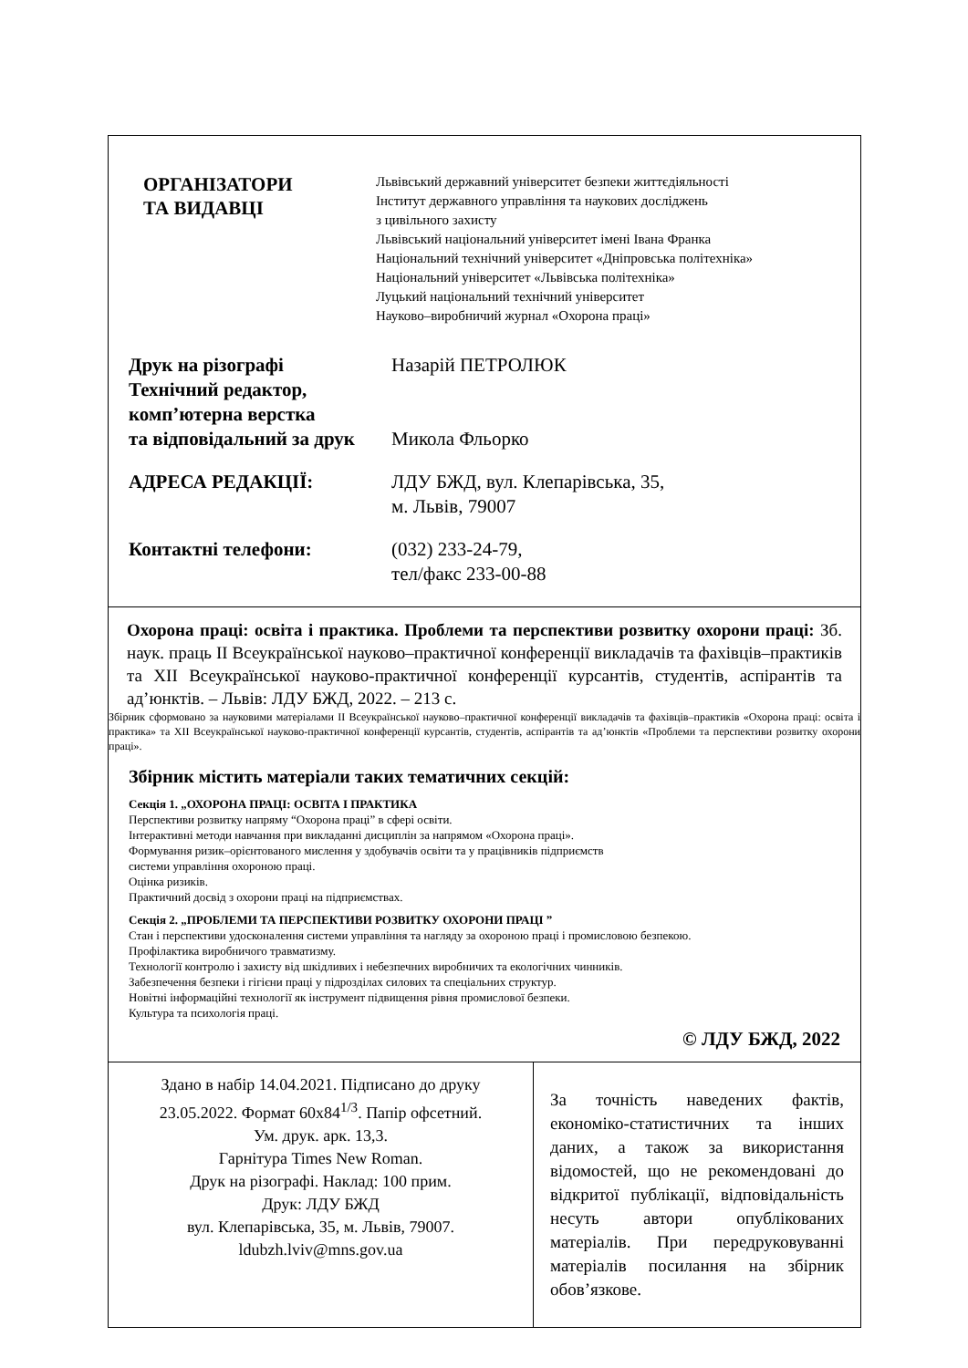ОРГАНІЗАТОРИ
ТА ВИДАВЦІ
Львівський державний університет безпеки життєдіяльності
Інститут державного управління та наукових досліджень
з цивільного захисту
Львівський національний університет імені Івана Франка
Національний технічний університет «Дніпровська політехніка»
Національний університет «Львівська політехніка»
Луцький національний технічний університет
Науково–виробничий журнал «Охорона праці»
Друк на різографі
Технічний редактор,
комп’ютерна верстка
та відповідальний за друк
Назарій ПЕТРОЛЮК
Микола Фльорко
АДРЕСА РЕДАКЦІЇ: ЛДУ БЖД, вул. Клепарівська, 35,
м. Львів, 79007
Контактні телефони: (032) 233-24-79,
тел/факс 233-00-88
Охорона праці: освіта і практика. Проблеми та перспективи розвитку охорони праці: Зб. наук. праць ІІ Всеукраїнської науково–практичної конференції викладачів та фахівців–практиків та ХІІ Всеукраїнської науково-практичної конференції курсантів, студентів, аспірантів та ад’юнктів. – Львів: ЛДУ БЖД, 2022. – 213 с.
Збірник сформовано за науковими матеріалами ІІ Всеукраїнської науково–практичної конференції викладачів та фахівців–практиків «Охорона праці: освіта і практика» та ХІІ Всеукраїнської науково-практичної конференції курсантів, студентів, аспірантів та ад’юнктів «Проблеми та перспективи розвитку охорони праці».
Збірник містить матеріали таких тематичних секцій:
Секція 1. „ОХОРОНА ПРАЦІ: ОСВІТА І ПРАКТИКА
Перспективи розвитку напряму “Охорона праці” в сфері освіти.
Інтерактивні методи навчання при викладанні дисциплін за напрямом «Охорона праці».
Формування ризик–орієнтованого мислення у здобувачів освіти та у працівників підприємств
системи управління охороною праці.
Оцінка ризиків.
Практичний досвід з охорони праці на підприємствах.
Секція 2. „ПРОБЛЕМИ ТА ПЕРСПЕКТИВИ РОЗВИТКУ ОХОРОНИ ПРАЦІ ”
Стан і перспективи удосконалення системи управління та нагляду за охороною праці і промисловою безпекою.
Профілактика виробничого травматизму.
Технології контролю і захисту від шкідливих і небезпечних виробничих та екологічних чинників.
Забезпечення безпеки і гігієни праці у підрозділах силових та спеціальних структур.
Новітні інформаційні технології як інструмент підвищення рівня промислової безпеки.
Культура та психологія праці.
© ЛДУ БЖД, 2022
Здано в набір 14.04.2021. Підписано до друку
23.05.2022. Формат 60х84<sup>1/3</sup>. Папір офсетний.
Ум. друк. арк. 13,3.
Гарнітура Times New Roman.
Друк на різографі. Наклад: 100 прим.
Друк: ЛДУ БЖД
вул. Клепарівська, 35, м. Львів, 79007.
ldubzh.lviv@mns.gov.ua
За точність наведених фактів, економіко-статистичних та інших даних, а також за використання відомостей, що не рекомендовані до відкритої публікації, відповідальність несуть автори опублікованих матеріалів. При передруковуванні матеріалів посилання на збірник обов’язкове.